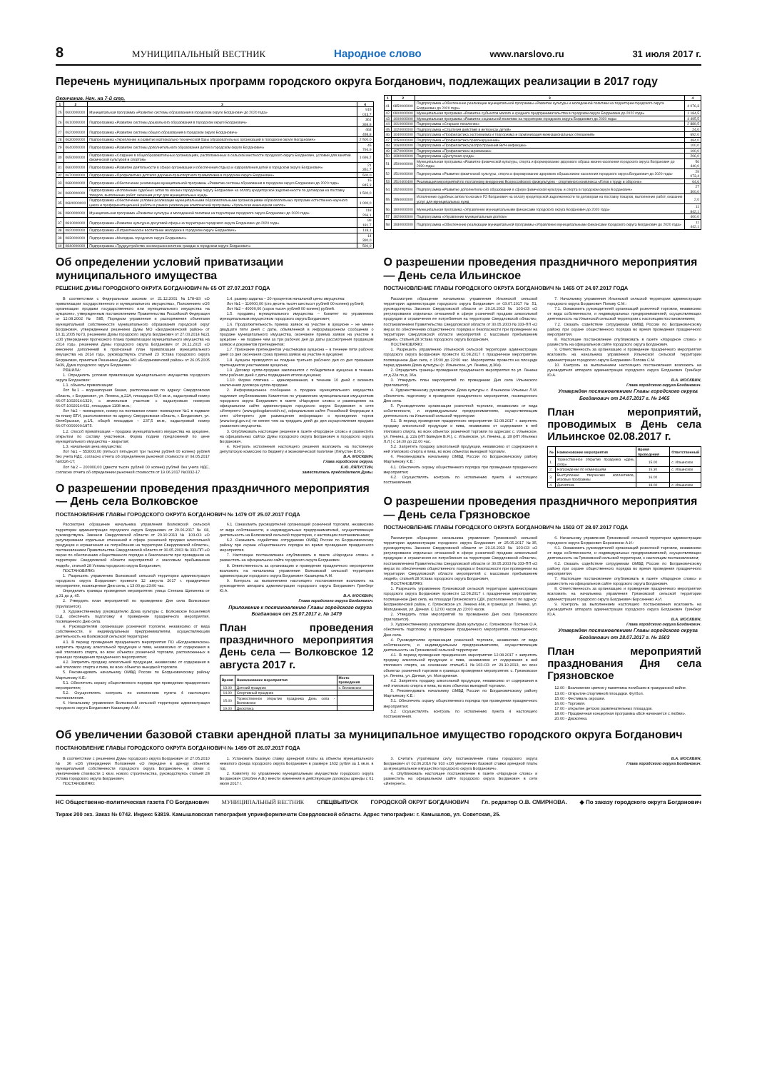8 МУНИЦИПАЛЬНЫЙ ВЕСТНИК Народное слово www.narslovo.ru 31 июля 2017 г.
Перечень муниципальных программ городского округа Богданович, подлежащих реализации в 2017 году
Окончание. Нач. на 7-й стр.
| 1 | 2 | 3 | 4 |
| --- | --- | --- | --- |
| 25 | 0600000000 | Муниципальная программа «Развитие системы образования в городском округе Богданович до 2020 года» | 915 013,7 |
| 26 | 0610000000 | Подпрограмма «Развитие системы дошкольного образования в городском округе Богданович» | 361 369,8 |
| 27 | 0620000000 | Подпрограмма «Развитие системы общего образования в городском округе Богданович» | 463 455,8 |
| 28 | 0630000000 | Подпрограмма «Укрепление и развитие материально-технической базы образовательных организаций в городском округе Богданович» | 2 500,0 |
| 29 | 0640000000 | Подпрограмма «Развитие системы дополнительного образования детей в городском округе Богданович» | 45 794,9 |
| 30 | 0650000000 | Подпрограмма «Создание в общеобразовательных организациях, расположенных в сельской местности городского округа Богданович, условий для занятий физической культурой и спортом» | 1 696,2 |
| 31 | 0660000000 | Подпрограмма «Развитие деятельности в сфере организации и обеспечения отдыха и оздоровления детей в городском округе Богданович» | 21 351,7 |
| 32 | 0670000000 | Подпрограмма «Профилактика детского дорожно-транспортного травматизма в городском округе Богданович» | 500,0 |
| 33 | 0680000000 | Подпрограмма «Обеспечение реализации муниципальной программы «Развитие системы образования в городском округе Богданович до 2020 года» | 15 845,3 |
| 34 | 0690000000 | Подпрограмма «Исполнение судебных актов по искам к городскому округу Богданович на оплату кредиторской задолженности по договорам на поставку товаров, выполнение работ, оказания услуг для муниципальных нужд» | 1 500,0 |
| 35 | 06И0000000 | Подпрограмма «Обеспечение условий реализации муниципальными образовательными организациями образовательных программ естественно-научного цикла и профориентационной работы в рамках реализации комплексной программы «Уральская инженерная школа» | 1 000,0 |
| 36 | 0800000000 | Муниципальная программа «Развитие культуры и молодежной политики на территории городского округа Богданович до 2020 года» | 118 266,1 |
| 37 | 0810000000 | Подпрограмма «Развитие культурно-досуговой сферы на территории городского округа Богданович до 2020 года» | 99 181,7 |
| 38 | 0820000000 | Подпрограмма «Патриотическое воспитание молодежи в городском округе Богданович» | 118,1 |
| 39 | 0830000000 | Подпрограмма «Молодежь городского округа Богданович» | 14 390,0 |
| 40 | 0840000000 | Подпрограмма «Трудоустройство несовершеннолетних граждан в городском округе Богданович» | 500,0 |
| 1 | 2 | 3 | 4 |
| --- | --- | --- | --- |
| 41 | 0850000000 | Подпрограмма «Обеспечение реализации муниципальной программы «Развитие культуры и молодежной политики на территории городского округа Богданович до 2020 года» | 4 076,3 |
| 42 | 0900000000 | Муниципальная программа «Развитие субъектов малого и среднего предпринимательства в городском округе Богданович до 2022 года» | 1 184,5 |
| 43 | 1000000000 | Муниципальная программа «Развитие социальной политики на территории городского округа Богданович до 2020 года» | 4 495,5 |
| 44 | 1010000000 | Подпрограмма «Старшее поколение» | 2 889,5 |
| 45 | 1020000000 | Подпрограмма «Стратегия действий в интересах детей» | 24,0 |
| 46 | 1040000000 | Подпрограмма «Профилактика экстремизма и терроризма и гармонизация межнациональных отношений» | 692,0 |
| 47 | 1050000000 | Подпрограмма «Профилактика правонарушений» | 484,0 |
| 48 | 1060000000 | Подпрограмма «Профилактика распространения ВИЧ-инфекции» | 100,0 |
| 49 | 1070000000 | Подпрограмма «Профилактика наркомании» | 100,0 |
| 50 | 1090000000 | Подпрограмма «Доступная среда» | 206,0 |
| 51 | 1500000000 | Муниципальная программа «Развитие физической культуры, спорта и формирование здорового образа жизни населения городского округа Богданович до 2020 года» | 56 440,0 |
| 52 | 1510000000 | Подпрограмма «Развитие физической культуры, спорта и формирование здорового образа жизни населения городского округа Богданович до 2020 года» | 29 073,4 |
| 53 | 1510400400 | Реализация мероприятий по поэтапному внедрению Всероссийского физкультурно - спортивного комплекса «Готов к труду и обороне» | 64,6 |
| 54 | 1520000000 | Подпрограмма «Развитие дополнительного образования в сфере физической культуры и спорта в городском округе Богданович» | 27 300,0 |
| 55 | 1550000000 | Исполнение судебных актов по искам к ГО Богданович на оплату кредиторской задолженности по договорам на поставку товаров, выполнение работ, оказание услуг для муниципальных нужд | 2,0 |
| 56 | 1900000000 | Муниципальная программа «Управление муниципальными финансами городского округа Богданович до 2020 года» | 11 842,1 |
| 57 | 1920000000 | Подпрограмма «Управление муниципальным долгом» | 400,0 |
| 58 | 1930000000 | Подпрограмма «Обеспечение реализации муниципальной программы «Управление муниципальными финансами городского округа Богданович до 2020 года» | 11 442,1 |
Об определении условий приватизации муниципального имущества
РЕШЕНИЕ ДУМЫ ГОРОДСКОГО ОКРУГА БОГДАНОВИЧ № 65 ОТ 27.07.2017 ГОДА
В соответствии с Федеральным законом от 21.12.2001 №178-ФЗ «О приватизации государственного и муниципального имущества», Положением «Об организации продажи государственного или муниципального имущества на аукционе», утвержденным постановлением Правительства Российской Федерации от 12.08.2002 № 585, Порядком управления и распоряжения объектами муниципальной собственности муниципального образования городской округ Богданович, утвержденным решением Думы МО «Богдановичский район» от 10.11.2005 №73, решением Думы городского округа Богданович от 27.03.2014 №21 «Об утверждении прогнозного плана приватизации муниципального имущества на 2014 год», решением Думы городского округа Богданович от 26.11.2015 «О внесении дополнений в прогнозный план приватизации муниципального имущества на 2014 год», руководствуясь статьей 23 Устава городского округа Богданович, принятым Решением Думы МО «Богдановичский район» от 26.05.2005 №39, Дума городского округа Богданович
РЕШИЛА:
1. Определить условия приватизации муниципального имущества городского округа Богданович:
1.1. объекты приватизации:
Лот №1 – водонапорная башня, расположенная по адресу: Свердловская область, г. Богданович, ул. Ленина, д.22А, площадью 63,6 кв.м., кадастровый номер 66:07:1002014:1329, с земельным участком с кадастровым номером 66:07:1002014:632, площадью 1108 кв.м.;
Лот №2 – помещение, номер на поэтажном плане: помещение №1 в подвале по плану БТИ, расположенное по адресу: Свердловская область, г. Богданович, ул. Октябрьская, д.1/1, общей площадью – 237,5 кв.м., кадастровый номер 66:07:0000000:1875.
1.2. способ приватизации – продажа муниципального имущества на аукционе, открытом по составу участников. Форма подачи предложений по цене муниципального имущества – закрытая;
1.3. начальная цена имущества:
Лот №1 – 553000,00 (пятьсот пятьдесят три тысячи рублей 00 копеек) рублей без учета НДС, согласно отчета об определении рыночной стоимости от 04.05.2017 №0326-17;
Лот №2 – 200000,00 (двести тысяч рублей 00 копеек) рублей без учета НДС, согласно отчета об определении рыночной стоимости от 19.06.2017 №0332-17.
1.4. размер задатка – 20 процентов начальной цены имущества:
Лот №1 – 110600,00 (сто десять тысяч шестьсот рублей 00 копеек) рублей;
Лот №2 – 40000,00 (сорок тысяч рублей 00 копеек) рублей.
1.5. продавец муниципального имущества – Комитет по управлению муниципальным имуществом городского округа Богданович;
1.6. Продолжительность приема заявок на участие в аукционе – не менее двадцати пяти дней с даты, объявленной в информационном сообщении о продаже муниципального имущества, окончание приема заявок на участие в аукционе - не позднее чем за три рабочих дня до даты рассмотрения продавцом заявок и документов претендентов;
1.7. Признание претендентов участниками аукциона – в течение пяти рабочих дней со дня окончания срока приема заявок на участие в аукционе;
1.8. Аукцион проводится не позднее третьего рабочего дня со дня признания претендентов участниками аукциона;
1.9. Договор купли-продажи заключается с победителем аукциона в течение пяти рабочих дней с даты подведения итогов аукциона;
1.10. Форма платежа – единовременная, в течение 10 дней с момента заключения договора купли-продажи.
2. Информационное сообщение о продаже муниципального имущества подлежит опубликованию Комитетом по управлению муниципальным имуществом городского округа Богданович в газете «Народное слово» и размещению на официальном сайте администрации городского округа Богданович в сети «Интернет» (www.gobogdanovich.ru), официальном сайте Российской Федерации в сети «Интернет» для размещения информации о проведении торгов (www.torgi.gov.ru) не менее чем за тридцать дней до дня осуществления продажи указанного имущества.
3. Опубликовать настоящее решение в газете «Народное слово» и разместить на официальных сайтах Думы городского округа Богданович и городского округа Богданович.
4. Контроль исполнения настоящего решения возложить на постоянную депутатскую комиссию по бюджету и экономической политике (Ляпустин Е.Ю.).
В.А. МОСКВИН,
Глава городского округа.
Е.Ю. ЛЯПУСТИН,
заместитель председателя Думы.
О разрешении проведения праздничного мероприятия — День села Волковское
ПОСТАНОВЛЕНИЕ ГЛАВЫ ГОРОДСКОГО ОКРУГА БОГДАНОВИЧ № 1479 ОТ 25.07.2017 ГОДА
Рассмотрев обращение начальника управления Волковской сельской территории администрации городского округа Богданович от 20.06.2017 № 68, руководствуясь Законом Свердловской области от 29.10.2013 № 103-ОЗ «О регулировании отдельных отношений в сфере розничной продажи алкогольной продукции и ограничения ее потребления на территории Свердловской области», постановлением Правительства Свердловской области от 30.05.2003 № 333-ПП «О мерах по обеспечению общественного порядка и безопасности при проведении на территории Свердловской области мероприятий с массовым пребыванием людей», статьей 28 Устава городского округа Богданович,
ПОСТАНОВЛЯЮ:
1. Разрешить управлению Волковской сельской территории администрации городского округа Богданович провести 12 августа 2017 г. праздничное мероприятие, посвященное Дню села, с 13:00 до 23:00 час.
Определить границы проведения мероприятия: улица Степана Щипачева от д.31 до д. 45.
2. Утвердить план мероприятий по проведению Дня села Волковское (прилагается).
3. Художественному руководителю Дома культуры с. Волковское Кошелевой О.Д. обеспечить подготовку и проведение праздничного мероприятия, посвященного Дню села.
4. Руководителям организации розничной торговли, независимо от вида собственности, и индивидуальным предпринимателям, осуществляющим деятельность на Волковской сельской территории:
4.1. В период проведения праздничного мероприятия ПО «Богдановичское» запретить продажу алкогольной продукции и пива, независимо от содержания в ней этилового спирта, во всех объектах розничной торговли, расположенных в границах проведения праздничного мероприятия;
4.2. Запретить продажу алкогольной продукции, независимо от содержания в ней этилового спирта и пива, во всех объектах выездной торговли.
5. Рекомендовать начальнику ОМВД России по Богдановичскому району Мартьянову К.Е.:
5.1. Обеспечить охрану общественного порядка при проведении праздничного мероприятия;
5.2. Осуществлять контроль по исполнению пункта 4 настоящего постановления.
6. Начальнику управления Волковской сельской территории администрации городского округа Богданович Казанцеву А.М.:
6.1. Ознакомить руководителей организаций розничной торговли, независимо от вида собственности, и индивидуальных предпринимателей, осуществляющих деятельность на Волковской сельской территории, с настоящим постановлением;
6.2. Оказывать содействие сотрудникам ОМВД России по Богдановичскому району при охране общественного порядка во время проведения праздничного мероприятия.
7. Настоящее постановление опубликовать в газете «Народное слово» и разместить на официальном сайте городского округа Богданович.
8. Ответственность за организацию и проведение праздничного мероприятия возложить на начальника управления Волковской сельской территории администрации городского округа Богданович Казанцева А.М.
9. Контроль за выполнением настоящего постановления возложить на руководителя аппарата администрации городского округа Богданович Гринберг Ю.А.
В.А. МОСКВИН,
Глава городского округа Богданович.
Приложение к постановлению Главы городского округа Богданович от 25.07.2017 г. № 1479
План проведения праздничного мероприятия День села — Волковское 12 августа 2017 г.
| Время | Наименование мероприятия | Место проведения |
| --- | --- | --- |
| 13.00 | Детский праздник | с. Волковское |
| 14.00 | Спортивный праздник | |
| 15.00 | Торжественное открытие праздника День села - Волковское | |
| 19.00 | Дискотека | |
О разрешении проведения праздничного мероприятия — День села Ильинское
ПОСТАНОВЛЕНИЕ ГЛАВЫ ГОРОДСКОГО ОКРУГА БОГДАНОВИЧ № 1465 ОТ 24.07.2017 ГОДА
Рассмотрев обращение начальника управления Ильинской сельской территории администрации городского округа Богданович от 03.07.2017 № 51, руководствуясь Законом Свердловской области от 29.10.2013 № 103-ОЗ «О регулировании отдельных отношений в сфере розничной продажи алкогольной продукции и ограничения ее потребления на территории Свердловской области», постановлением Правительства Свердловской области от 30.05.2003 № 333-ПП «О мерах по обеспечению общественного порядка и безопасности при проведении на территории Свердловской области мероприятий с массовым пребыванием людей», статьей 28 Устава городского округа Богданович,
ПОСТАНОВЛЯЮ:
1. Разрешить управлению Ильинской сельской территории администрации городского округа Богданович провести 02.08.2017 г. праздничное мероприятие, посвященное Дню села, с 15:00 до 22:00 час. Мероприятие провести на площади перед зданием Дома культуры (с. Ильинское, ул. Ленина, д.36а).
2. Определить границы проведения праздничного мероприятия по ул. Ленина от д.22а по д. 36а.
3. Утвердить план мероприятий по проведению Дня села Ильинского (прилагается).
4. Художественному руководителю Дома культуры с. Ильинское Ильиных Л.М. обеспечить подготовку и проведение праздничного мероприятия, посвященного Дню села.
5. Руководителям организации розничной торговли, независимо от вида собственности, и индивидуальным предпринимателям, осуществляющим деятельность на Ильинской сельской территории:
5.1. В период проведения праздничного мероприятия 02.08.2017 г. запретить продажу алкогольной продукции и пива, независимо от содержания в ней этилового спирта, во всех объектах розничной торговли по адресам: с. Ильинское, ул. Ленина, д. 22а (ИП Баяндин В.Я.), с. Ильинское, ул. Ленина, д. 28 (ИП Ильиных Л.Л.) с 14.00 до 22.00 час.
5.2. Запретить продажу алкогольной продукции, независимо от содержания в ней этилового спирта и пива, во всех объектах выездной торговли.
6. Рекомендовать начальнику ОМВД России по Богдановичскому району Мартьянову К.Е.:
6.1. Обеспечить охрану общественного порядка при проведении праздничного мероприятия;
6.2. Осуществлять контроль по исполнению пункта 4 настоящего постановления.
7. Начальнику управления Ильинской сельской территории администрации городского округа Богданович Попову С.М.:
7.1. Ознакомить руководителей организаций розничной торговли, независимо от вида собственности, и индивидуальных предпринимателей, осуществляющих деятельность на Ильинской сельской территории с настоящим постановлением;
7.2. Оказать содействие сотрудникам ОМВД России по Богдановичскому району при охране общественного порядка во время проведения праздничного мероприятия.
8. Настоящее постановление опубликовать в газете «Народное слово» и разместить на официальном сайте городского округа Богданович.
9. Ответственность за организацию и проведение праздничного мероприятия возложить на начальника управления Ильинской сельской территории администрации городского округа Богданович Попова С.М.
10. Контроль за выполнением настоящего постановления возложить на руководителя аппарата администрации городского округа Богданович Гринберг Ю.А.
В.А. МОСКВИН,
Глава городского округа Богданович.
Утвержден постановлением Главы городского округа Богданович от 24.07.2017 г. № 1465
План мероприятий, проводимых в День села Ильинское 02.08.2017 г.
| № | Наименование мероприятия | Время проведения | Ответственный |
| --- | --- | --- | --- |
| 1. | Торжественное открытие праздника «День села» | 15.00 | с. Ильинское |
| 2. | Награждение по номинациям | 15.30 | с. Ильинское |
| 3. | Выступление творческих коллективов, игровые программы | 16.00 | |
| 4. | Дискотека | 18.00 | с. Ильинское |
О разрешении проведения праздничного мероприятия — День села Грязновское
ПОСТАНОВЛЕНИЕ ГЛАВЫ ГОРОДСКОГО ОКРУГА БОГДАНОВИЧ № 1503 ОТ 28.07.2017 ГОДА
Рассмотрев обращение начальника управления Грязновской сельской территории администрации городского округа Богданович от 25.05.2017 №35, руководствуясь Законом Свердловской области от 29.10.2013 № 103-ОЗ «О регулировании отдельных отношений в сфере розничной продажи алкогольной продукции и ограничения ее потребления на территории Свердловской области», постановлением Правительства Свердловской области от 30.05.2003 № 333-ПП «О мерах по обеспечению общественного порядка и безопасности при проведении на территории Свердловской области мероприятий с массовым пребыванием людей», статьей 28 Устава городского округа Богданович,
ПОСТАНОВЛЯЮ:
1. Разрешить управлению Грязновской сельской территории администрации городского округа Богданович провести 12.08.2017 г. праздничное мероприятие, посвященное Дню села, на площади Грязновского СДК, расположенного по адресу: Богдановичский район, с. Грязновское ул. Ленина 46в, в границах ул. Ленина, ул. Молодежная, ул. Дачная. С 12:00 часов до 23:00 часов.
2. Утвердить план мероприятий по проведению Дня села Грязновского (прилагается).
3. Художественному руководителю Дома культуры с. Грязновское Постник О.А. обеспечить подготовку и проведение праздничного мероприятия, посвященного Дню села.
4. Руководителям организации розничной торговли, независимо от вида собственности, и индивидуальным предпринимателям, осуществляющим деятельность на Грязновской сельской территории:
4.1. В период проведения праздничного мероприятия 12.08.2017 г. запретить продажу алкогольной продукции и пива, независимо от содержания в ней этилового спирта, на основании статьи5-1 №103-ОЗ от 29.10.2013, во всех объектах розничной торговли в границах проведения мероприятия: с. Грязновское ул. Ленина, ул. Дачная, ул. Молодежная.
4.2. Запретить продажу алкогольной продукции, независимо от содержания в ней этилового спирта и пива, во всех объектах выездной торговли.
5. Рекомендовать начальнику ОМВД России по Богдановичскому району Мартьянову К.Е.:
5.1. Обеспечить охрану общественного порядка при проведении праздничного мероприятия;
5.2. Осуществлять контроль по исполнению пункта 4 настоящего постановления.
6. Начальнику управления Грязновской сельской территории администрации городского округа Богданович Борозненко А.И.:
6.1. Ознакомить руководителей организаций розничной торговли, независимо от вида собственности, и индивидуальных предпринимателей, осуществляющих деятельность на Грязновской сельской территории, с настоящим постановлением;
6.2. Оказать содействие сотрудникам ОМВД России по Богдановичскому району при охране общественного порядка во время проведения праздничного мероприятия.
7. Настоящее постановление опубликовать в газете «Народное слово» и разместить на официальном сайте городского округа Богданович.
8. Ответственность за организацию и проведение праздничного мероприятия возложить на начальника управления Грязновской сельской территории администрации городского округа Богданович Борозненко А.И.
9. Контроль за выполнением настоящего постановления возложить на руководителя аппарата администрации городского округа Богданович Гринберг Ю.А.
В.А. МОСКВИН,
Глава городского округа Богданович.
Утвержден постановлением Главы городского округа Богданович от 28.07.2017 г. № 1503
План мероприятий празднования Дня села Грязновское
12.00 - Возложение цветов у памятника погибшим в гражданской войне.
13.00 - Открытие спортивной площадки. Футбол.
15.00 - Фестиваль окрошки.
16.00 - Торговля.
17.00 - открытие детских развлекательных площадок.
18.00 - Праздничная концертная программа «Всё начинается с любви».
20.00 - Дискотека.
Об увеличении базовой ставки арендной платы за муниципальное имущество городского округа Богданович
ПОСТАНОВЛЕНИЕ ГЛАВЫ ГОРОДСКОГО ОКРУГА БОГДАНОВИЧ № 1499 ОТ 26.07.2017 ГОДА
В соответствии с решением Думы городского округа Богданович от 27.05.2010 № 36 «Об утверждении Положения «О передаче в аренду объектов муниципальной собственности городского округа Богданович», в связи с увеличением стоимости 1 кв.м. нового строительства, руководствуясь статьей 28 Устава городского округа Богданович,
ПОСТАНОВЛЯЮ:
1. Установить базовую ставку арендной платы за объекты муниципального нежилого фонда городского округа Богданович в размере 1632 рубля за 1 кв.м. в год.
2. Комитету по управлению муниципальным имуществом городского округа Богданович (Злобин А.В.) внести изменения в действующие договоры аренды с 01 июля 2017 г.
3. Считать утратившим силу постановление главы городского округа Богданович от 02.06.2016 № 910 «Об увеличении базовой ставки арендной платы за муниципальное имущество городского округа Богданович».
4. Опубликовать настоящее постановление в газете «Народное слово» и разместить на официальном сайте городского округа Богданович в сети «Интернет».
В.А. МОСКВИН,
Глава городского округа Богданович.
НС Общественно-политическая газета ГО Богданович МУНИЦИПАЛЬНЫЙ ВЕСТНИК СПЕЦВЫПУСК ГОРОДСКОЙ ОКРУГ БОГДАНОВИЧ Гл. редактор О.В. СМИРНОВА. ◆ По заказу городского округа Богданович
Тираж 200 экз. Заказ № 0742. Индекс 53819. Камышловская типография упринформпечати Свердловской области. Адрес типографии: г. Камышлов, ул. Советская, 25.